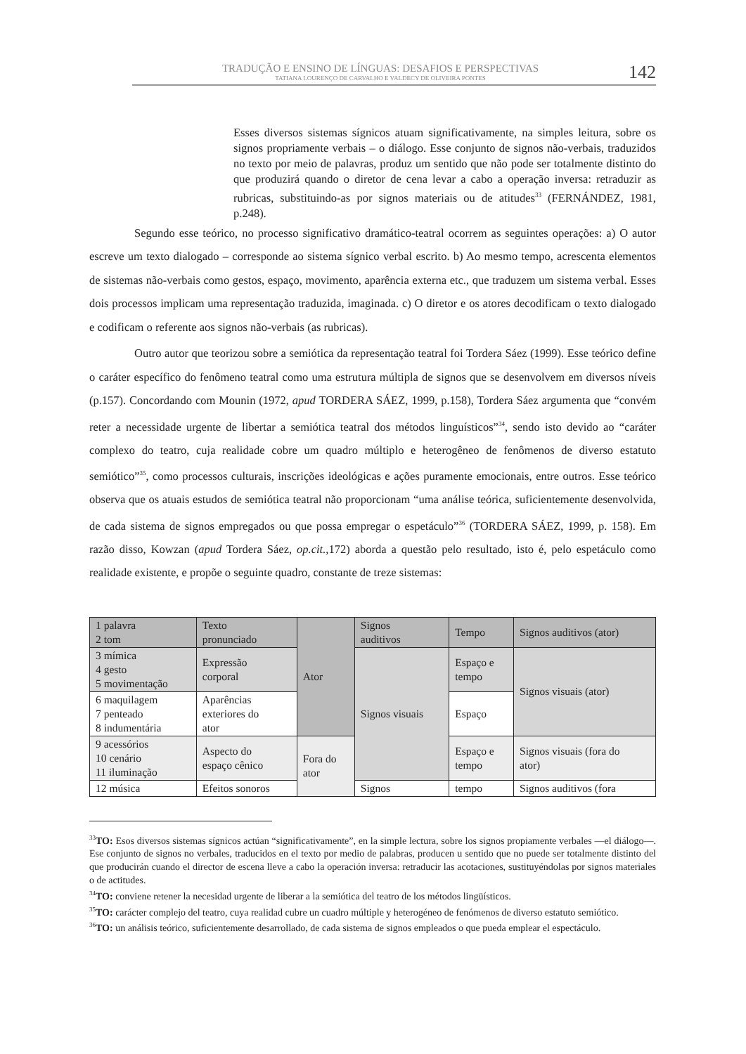TRADUÇÃO E ENSINO DE LÍNGUAS: DESAFIOS E PERSPECTIVAS
TATIANA LOURENÇO DE CARVALHO E VALDECY DE OLIVEIRA PONTES
142
Esses diversos sistemas sígnicos atuam significativamente, na simples leitura, sobre os signos propriamente verbais – o diálogo. Esse conjunto de signos não-verbais, traduzidos no texto por meio de palavras, produz um sentido que não pode ser totalmente distinto do que produzirá quando o diretor de cena levar a cabo a operação inversa: retraduzir as rubricas, substituindo-as por signos materiais ou de atitudes<sup>33</sup> (FERNÁNDEZ, 1981, p.248).
Segundo esse teórico, no processo significativo dramático-teatral ocorrem as seguintes operações: a) O autor escreve um texto dialogado – corresponde ao sistema sígnico verbal escrito. b) Ao mesmo tempo, acrescenta elementos de sistemas não-verbais como gestos, espaço, movimento, aparência externa etc., que traduzem um sistema verbal. Esses dois processos implicam uma representação traduzida, imaginada. c) O diretor e os atores decodificam o texto dialogado e codificam o referente aos signos não-verbais (as rubricas).
Outro autor que teorizou sobre a semiótica da representação teatral foi Tordera Sáez (1999). Esse teórico define o caráter específico do fenômeno teatral como uma estrutura múltipla de signos que se desenvolvem em diversos níveis (p.157). Concordando com Mounin (1972, apud TORDERA SÁEZ, 1999, p.158), Tordera Sáez argumenta que “convém reter a necessidade urgente de libertar a semiótica teatral dos métodos linguísticos”<sup>34</sup>, sendo isto devido ao “caráter complexo do teatro, cuja realidade cobre um quadro múltiplo e heterogêneo de fenômenos de diverso estatuto semiótico”<sup>35</sup>, como processos culturais, inscrições ideológicas e ações puramente emocionais, entre outros. Esse teórico observa que os atuais estudos de semiótica teatral não proporcionam “uma análise teórica, suficientemente desenvolvida, de cada sistema de signos empregados ou que possa empregar o espetáculo”<sup>36</sup> (TORDERA SÁEZ, 1999, p. 158). Em razão disso, Kowzan (apud Tordera Sáez, op.cit., 172) aborda a questão pelo resultado, isto é, pelo espetáculo como realidade existente, e propõe o seguinte quadro, constante de treze sistemas:
| 1 palavra 2 tom | Texto pronunciado | Ator | Signos auditivos | Tempo | Signos auditivos (ator) |
| 3 mímica 4 gesto 5 movimentação | Expressão corporal | | Signos visuais | Espaço e tempo | Signos visuais (ator) |
| 6 maquilagem 7 penteado 8 indumentária | Aparências exteriores do ator | | | Espaço | |
| 9 acessórios 10 cenário 11 iluminação | Aspecto do espaço cênico | Fora do ator | | Espaço e tempo | Signos visuais (fora do ator) |
| 12 música | Efeitos sonoros | | Signos | tempo | Signos auditivos (fora |
<sup>33</sup> TO: Esos diversos sistemas sígnicos actúan “significativamente”, en la simple lectura, sobre los signos propiamente verbales —el diálogo—. Ese conjunto de signos no verbales, traducidos en el texto por medio de palabras, producen u sentido que no puede ser totalmente distinto del que producirán cuando el director de escena lleve a cabo la operación inversa: retraducir las acotaciones, sustituyéndolas por signos materiales o de actitudes.
<sup>34</sup> TO: conviene retener la necesidad urgente de liberar a la semiótica del teatro de los métodos lingüísticos.
<sup>35</sup> TO: carácter complejo del teatro, cuya realidad cubre un cuadro múltiple y heterogéneo de fenómenos de diverso estatuto semiótico.
<sup>36</sup> TO: un análisis teórico, suficientemente desarrollado, de cada sistema de signos empleados o que pueda emplear el espectáculo.